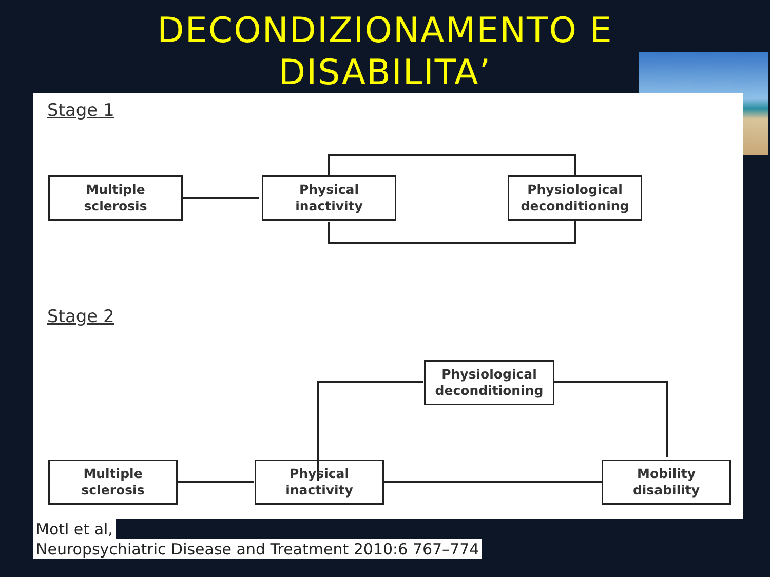DECONDIZIONAMENTO E DISABILITA’
Stage 1
Multiple
sclerosis
Physical
inactivity
Physiological
deconditioning
Stage 2
Physiological
deconditioning
Multiple
sclerosis
Physical
inactivity
Mobility
disability
Motl et al,
Neuropsychiatric Disease and Treatment 2010:6 767–774